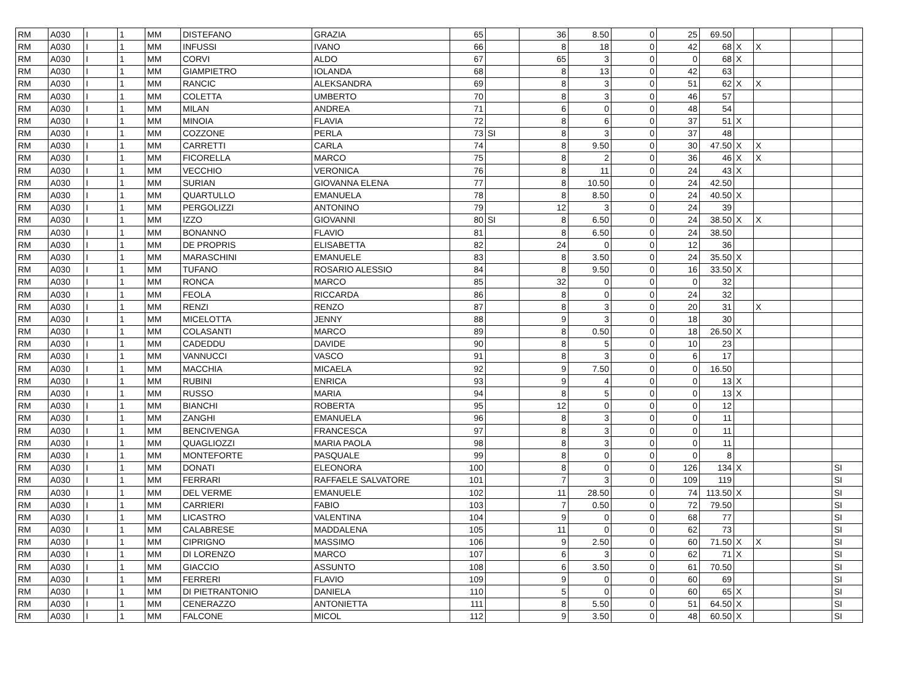| RM | A030 | I | 1 | MM | DISTEFANO | GRAZIA | 65 | | 36 | 8.50 | 0 | 25 | 69.50 | | | | |
| RM | A030 | I | 1 | MM | INFUSSI | IVANO | 66 | | 8 | 18 | 0 | 42 | 68 | X | X | | |
| RM | A030 | I | 1 | MM | CORVI | ALDO | 67 | | 65 | 3 | 0 | 0 | 68 | X | | | |
| RM | A030 | I | 1 | MM | GIAMPIETRO | IOLANDA | 68 | | 8 | 13 | 0 | 42 | 63 | | | | |
| RM | A030 | I | 1 | MM | RANCIC | ALEKSANDRA | 69 | | 8 | 3 | 0 | 51 | 62 | X | X | | |
| RM | A030 | I | 1 | MM | COLETTA | UMBERTO | 70 | | 8 | 3 | 0 | 46 | 57 | | | | |
| RM | A030 | I | 1 | MM | MILAN | ANDREA | 71 | | 6 | 0 | 0 | 48 | 54 | | | | |
| RM | A030 | I | 1 | MM | MINOIA | FLAVIA | 72 | | 8 | 6 | 0 | 37 | 51 | X | | | |
| RM | A030 | I | 1 | MM | COZZONE | PERLA | 73 | SI | 8 | 3 | 0 | 37 | 48 | | | | |
| RM | A030 | I | 1 | MM | CARRETTI | CARLA | 74 | | 8 | 9.50 | 0 | 30 | 47.50 | X | X | | |
| RM | A030 | I | 1 | MM | FICORELLA | MARCO | 75 | | 8 | 2 | 0 | 36 | 46 | X | X | | |
| RM | A030 | I | 1 | MM | VECCHIO | VERONICA | 76 | | 8 | 11 | 0 | 24 | 43 | X | | | |
| RM | A030 | I | 1 | MM | SURIAN | GIOVANNA ELENA | 77 | | 8 | 10.50 | 0 | 24 | 42.50 | | | | |
| RM | A030 | I | 1 | MM | QUARTULLO | EMANUELA | 78 | | 8 | 8.50 | 0 | 24 | 40.50 | X | | | |
| RM | A030 | I | 1 | MM | PERGOLIZZI | ANTONINO | 79 | | 12 | 3 | 0 | 24 | 39 | | | | |
| RM | A030 | I | 1 | MM | IZZO | GIOVANNI | 80 | SI | 8 | 6.50 | 0 | 24 | 38.50 | X | X | | |
| RM | A030 | I | 1 | MM | BONANNO | FLAVIO | 81 | | 8 | 6.50 | 0 | 24 | 38.50 | | | | |
| RM | A030 | I | 1 | MM | DE PROPRIS | ELISABETTA | 82 | | 24 | 0 | 0 | 12 | 36 | | | | |
| RM | A030 | I | 1 | MM | MARASCHINI | EMANUELE | 83 | | 8 | 3.50 | 0 | 24 | 35.50 | X | | | |
| RM | A030 | I | 1 | MM | TUFANO | ROSARIO ALESSIO | 84 | | 8 | 9.50 | 0 | 16 | 33.50 | X | | | |
| RM | A030 | I | 1 | MM | RONCA | MARCO | 85 | | 32 | 0 | 0 | 0 | 32 | | | | |
| RM | A030 | I | 1 | MM | FEOLA | RICCARDA | 86 | | 8 | 0 | 0 | 24 | 32 | | | | |
| RM | A030 | I | 1 | MM | RENZI | RENZO | 87 | | 8 | 3 | 0 | 20 | 31 | | X | | |
| RM | A030 | I | 1 | MM | MICELOTTA | JENNY | 88 | | 9 | 3 | 0 | 18 | 30 | | | | |
| RM | A030 | I | 1 | MM | COLASANTI | MARCO | 89 | | 8 | 0.50 | 0 | 18 | 26.50 | X | | | |
| RM | A030 | I | 1 | MM | CADEDDU | DAVIDE | 90 | | 8 | 5 | 0 | 10 | 23 | | | | |
| RM | A030 | I | 1 | MM | VANNUCCI | VASCO | 91 | | 8 | 3 | 0 | 6 | 17 | | | | |
| RM | A030 | I | 1 | MM | MACCHIA | MICAELA | 92 | | 9 | 7.50 | 0 | 0 | 16.50 | | | | |
| RM | A030 | I | 1 | MM | RUBINI | ENRICA | 93 | | 9 | 4 | 0 | 0 | 13 | X | | | |
| RM | A030 | I | 1 | MM | RUSSO | MARIA | 94 | | 8 | 5 | 0 | 0 | 13 | X | | | |
| RM | A030 | I | 1 | MM | BIANCHI | ROBERTA | 95 | | 12 | 0 | 0 | 0 | 12 | | | | |
| RM | A030 | I | 1 | MM | ZANGHI | EMANUELA | 96 | | 8 | 3 | 0 | 0 | 11 | | | | |
| RM | A030 | I | 1 | MM | BENCIVENGA | FRANCESCA | 97 | | 8 | 3 | 0 | 0 | 11 | | | | |
| RM | A030 | I | 1 | MM | QUAGLIOZZI | MARIA PAOLA | 98 | | 8 | 3 | 0 | 0 | 11 | | | | |
| RM | A030 | I | 1 | MM | MONTEFORTE | PASQUALE | 99 | | 8 | 0 | 0 | 0 | 8 | | | | |
| RM | A030 | I | 1 | MM | DONATI | ELEONORA | 100 | | 8 | 0 | 0 | 126 | 134 | X | | | SI |
| RM | A030 | I | 1 | MM | FERRARI | RAFFAELE SALVATORE | 101 | | 7 | 3 | 0 | 109 | 119 | | | | SI |
| RM | A030 | I | 1 | MM | DEL VERME | EMANUELE | 102 | | 11 | 28.50 | 0 | 74 | 113.50 | X | | | SI |
| RM | A030 | I | 1 | MM | CARRIERI | FABIO | 103 | | 7 | 0.50 | 0 | 72 | 79.50 | | | | SI |
| RM | A030 | I | 1 | MM | LICASTRO | VALENTINA | 104 | | 9 | 0 | 0 | 68 | 77 | | | | SI |
| RM | A030 | I | 1 | MM | CALABRESE | MADDALENA | 105 | | 11 | 0 | 0 | 62 | 73 | | | | SI |
| RM | A030 | I | 1 | MM | CIPRIGNO | MASSIMO | 106 | | 9 | 2.50 | 0 | 60 | 71.50 | X | X | | SI |
| RM | A030 | I | 1 | MM | DI LORENZO | MARCO | 107 | | 6 | 3 | 0 | 62 | 71 | X | | | SI |
| RM | A030 | I | 1 | MM | GIACCIO | ASSUNTO | 108 | | 6 | 3.50 | 0 | 61 | 70.50 | | | | SI |
| RM | A030 | I | 1 | MM | FERRERI | FLAVIO | 109 | | 9 | 0 | 0 | 60 | 69 | | | | SI |
| RM | A030 | I | 1 | MM | DI PIETRANTONIO | DANIELA | 110 | | 5 | 0 | 0 | 60 | 65 | X | | | SI |
| RM | A030 | I | 1 | MM | CENERAZZO | ANTONIETTA | 111 | | 8 | 5.50 | 0 | 51 | 64.50 | X | | | SI |
| RM | A030 | I | 1 | MM | FALCONE | MICOL | 112 | | 9 | 3.50 | 0 | 48 | 60.50 | X | | | SI |